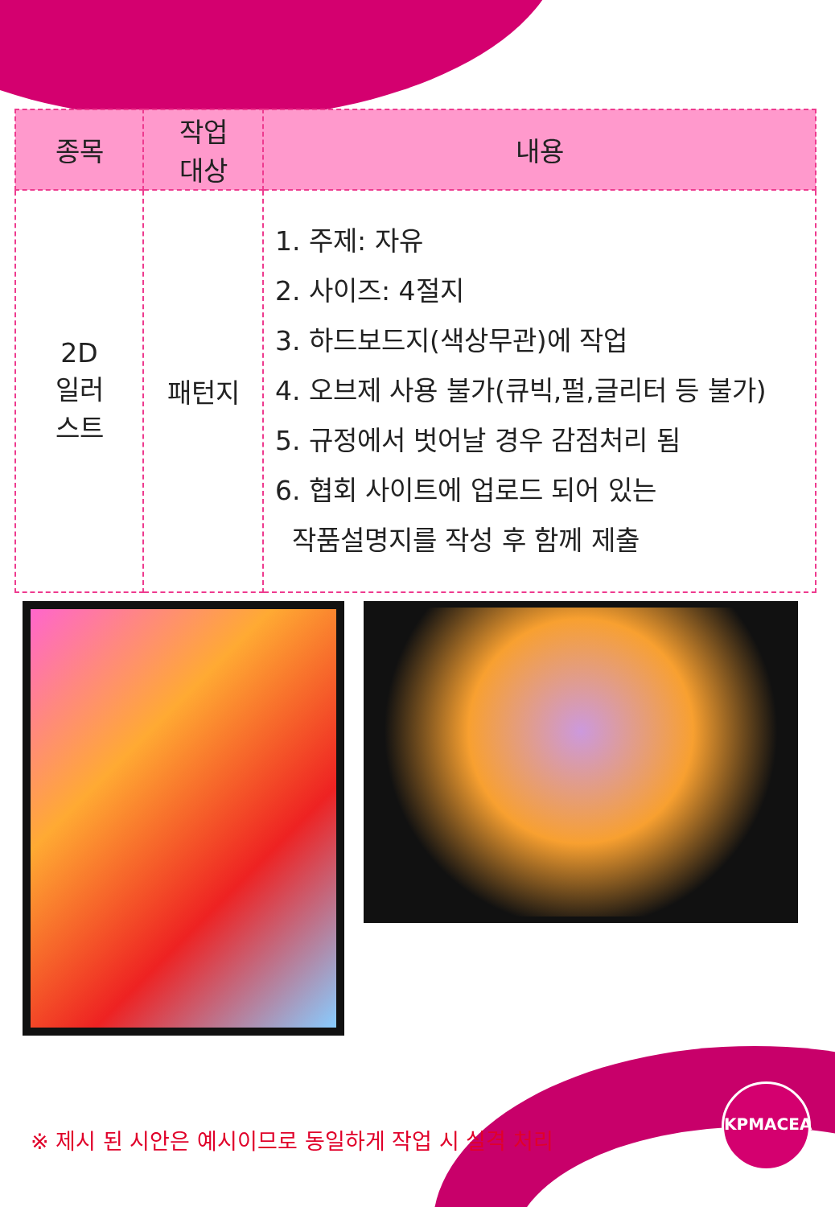| 종목 | 작업 대상 | 내용 |
| --- | --- | --- |
| 2D 일러 스트 | 패턴지 | 1. 주제: 자유 2. 사이즈: 4절지 3. 하드보드지(색상무관)에 작업 4. 오브제 사용 불가(큐빅,펄,글리터 등 불가) 5. 규정에서 벗어날 경우 감점처리 됨 6. 협회 사이트에 업로드 되어 있는 작품설명지를 작성 후 함께 제출 |
※ 제시 된 시안은 예시이므로 동일하게 작업 시 실격 처리
KPMACEA